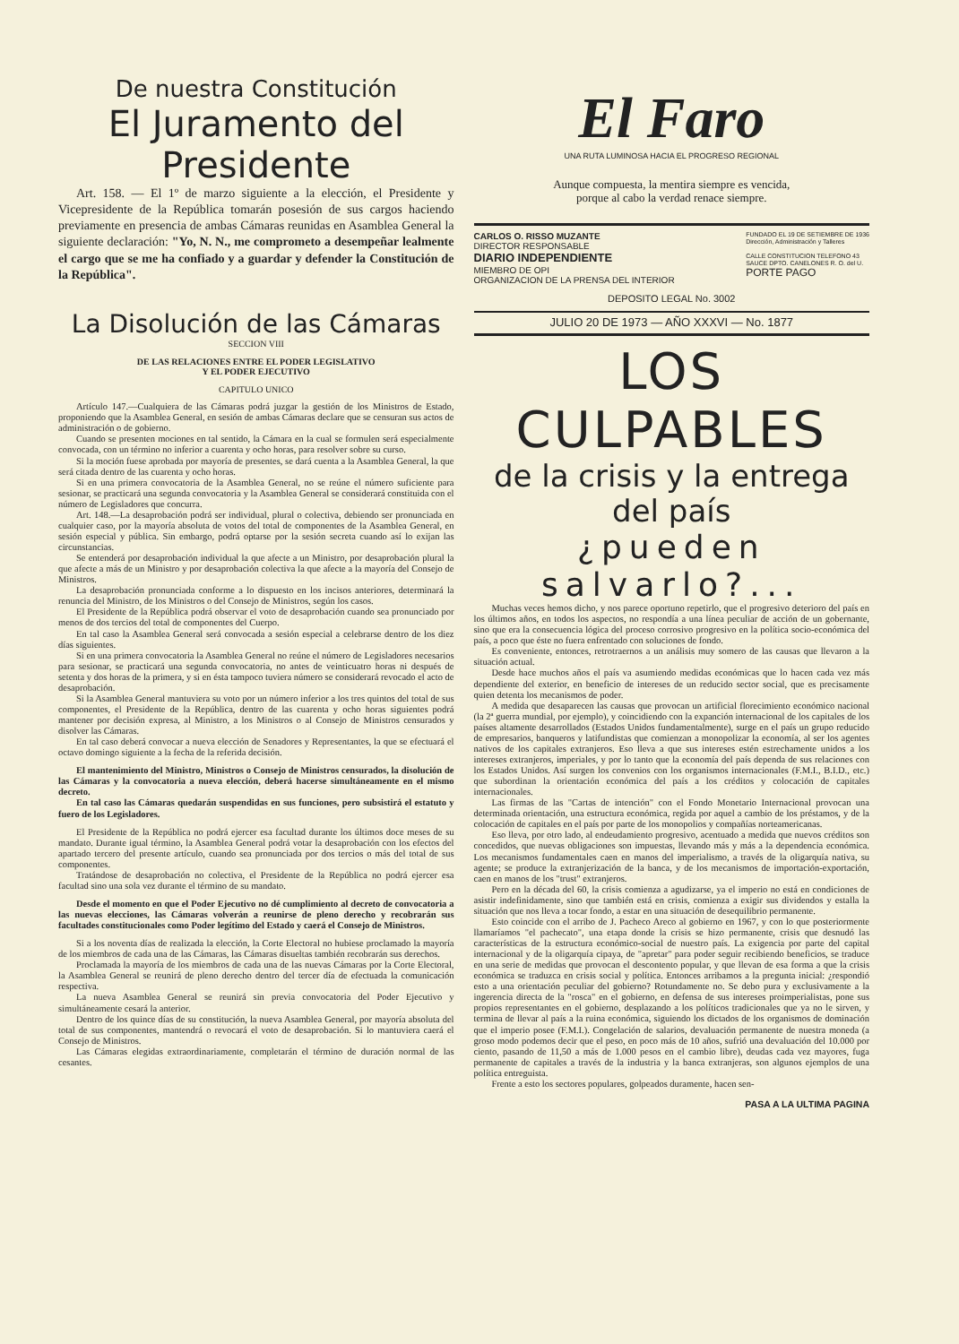De nuestra Constitución
El Juramento del Presidente
Art. 158. — El 1º de marzo siguiente a la elección, el Presidente y Vicepresidente de la República tomarán posesión de sus cargos haciendo previamente en presencia de ambas Cámaras reunidas en Asamblea General la siguiente declaración: "Yo, N. N., me comprometo a desempeñar lealmente el cargo que se me ha confiado y a guardar y defender la Constitución de la República".
La Disolución de las Cámaras
SECCION VIII
DE LAS RELACIONES ENTRE EL PODER LEGISLATIVO
Y EL PODER EJECUTIVO
CAPITULO UNICO
Artículo 147.—Cualquiera de las Cámaras podrá juzgar la gestión de los Ministros de Estado, proponiendo que la Asamblea General, en sesión de ambas Cámaras declare que se censuran sus actos de administración o de gobierno.
Cuando se presenten mociones en tal sentido, la Cámara en la cual se formulen será especialmente convocada, con un término no inferior a cuarenta y ocho horas, para resolver sobre su curso.
Si la moción fuese aprobada por mayoría de presentes, se dará cuenta a la Asamblea General, la que será citada dentro de las cuarenta y ocho horas.
Si en una primera convocatoria de la Asamblea General, no se reúne el número suficiente para sesionar, se practicará una segunda convocatoria y la Asamblea General se considerará constituida con el número de Legisladores que concurra.
Art. 148.—La desaprobación podrá ser individual, plural o colectiva, debiendo ser pronunciada en cualquier caso, por la mayoría absoluta de votos del total de componentes de la Asamblea General, en sesión especial y pública. Sin embargo, podrá optarse por la sesión secreta cuando así lo exijan las circunstancias.
Se entenderá por desaprobación individual la que afecte a un Ministro, por desaprobación plural la que afecte a más de un Ministro y por desaprobación colectiva la que afecte a la mayoría del Consejo de Ministros.
La desaprobación pronunciada conforme a lo dispuesto en los incisos anteriores, determinará la renuncia del Ministro, de los Ministros o del Consejo de Ministros, según los casos.
El Presidente de la República podrá observar el voto de desaprobación cuando sea pronunciado por menos de dos tercios del total de componentes del Cuerpo.
En tal caso la Asamblea General será convocada a sesión especial a celebrarse dentro de los diez días siguientes.
Si en una primera convocatoria la Asamblea General no reúne el número de Legisladores necesarios para sesionar, se practicará una segunda convocatoria, no antes de veinticuatro horas ni después de setenta y dos horas de la primera, y si en ésta tampoco tuviera número se considerará revocado el acto de desaprobación.
Si la Asamblea General mantuviera su voto por un número inferior a los tres quintos del total de sus componentes, el Presidente de la República, dentro de las cuarenta y ocho horas siguientes podrá mantener por decisión expresa, al Ministro, a los Ministros o al Consejo de Ministros censurados y disolver las Cámaras.
En tal caso deberá convocar a nueva elección de Senadores y Representantes, la que se efectuará el octavo domingo siguiente a la fecha de la referida decisión.
El mantenimiento del Ministro, Ministros o Consejo de Ministros censurados, la disolución de las Cámaras y la convocatoria a nueva elección, deberá hacerse simultáneamente en el mismo decreto.
En tal caso las Cámaras quedarán suspendidas en sus funciones, pero subsistirá el estatuto y fuero de los Legisladores.
El Presidente de la República no podrá ejercer esa facultad durante los últimos doce meses de su mandato. Durante igual término, la Asamblea General podrá votar la desaprobación con los efectos del apartado tercero del presente artículo, cuando sea pronunciada por dos tercios o más del total de sus componentes.
Tratándose de desaprobación no colectiva, el Presidente de la República no podrá ejercer esa facultad sino una sola vez durante el término de su mandato.
Desde el momento en que el Poder Ejecutivo no dé cumplimiento al decreto de convocatoria a las nuevas elecciones, las Cámaras volverán a reunirse de pleno derecho y recobrarán sus facultades constitucionales como Poder legítimo del Estado y caerá el Consejo de Ministros.
Si a los noventa días de realizada la elección, la Corte Electoral no hubiese proclamado la mayoría de los miembros de cada una de las Cámaras, las Cámaras disueltas también recobrarán sus derechos.
Proclamada la mayoría de los miembros de cada una de las nuevas Cámaras por la Corte Electoral, la Asamblea General se reunirá de pleno derecho dentro del tercer día de efectuada la comunicación respectiva.
La nueva Asamblea General se reunirá sin previa convocatoria del Poder Ejecutivo y simultáneamente cesará la anterior.
Dentro de los quince días de su constitución, la nueva Asamblea General, por mayoría absoluta del total de sus componentes, mantendrá o revocará el voto de desaprobación. Si lo mantuviera caerá el Consejo de Ministros.
Las Cámaras elegidas extraordinariamente, completarán el término de duración normal de las cesantes.
El Faro
UNA RUTA LUMINOSA HACIA EL PROGRESO REGIONAL
Aunque compuesta, la mentira siempre es vencida,
porque al cabo la verdad renace siempre.
CARLOS O. RISSO MUZANTE
DIRECTOR RESPONSABLE
DIARIO INDEPENDIENTE
MIEMBRO DE OPI
ORGANIZACION DE LA PRENSA DEL INTERIOR
FUNDADO EL 19 DE SETIEMBRE DE 1936
Dirección, Administración y Talleres
CALLE CONSTITUCION TELEFONO 43
SAUCE DPTO. CANELONES R. O. del U.
PORTE PAGO
DEPOSITO LEGAL No. 3002
JULIO 20 DE 1973 — AÑO XXXVI — No. 1877
LOS CULPABLES
de la crisis y la entrega del país
¿pueden salvarlo?...
Muchas veces hemos dicho, y nos parece oportuno repetirlo, que el progresivo deterioro del país en los últimos años, en todos los aspectos, no respondía a una línea peculiar de acción de un gobernante, sino que era la consecuencia lógica del proceso corrosivo progresivo en la política socio-económica del país, a poco que éste no fuera enfrentado con soluciones de fondo.
Es conveniente, entonces, retrotraernos a un análisis muy somero de las causas que llevaron a la situación actual.
Desde hace muchos años el país va asumiendo medidas económicas que lo hacen cada vez más dependiente del exterior, en beneficio de intereses de un reducido sector social, que es precisamente quien detenta los mecanismos de poder.
A medida que desaparecen las causas que provocan un artificial florecimiento económico nacional (la 2ª guerra mundial, por ejemplo), y coincidiendo con la expanción internacional de los capitales de los países altamente desarrollados (Estados Unidos fundamentalmente), surge en el país un grupo reducido de empresarios, banqueros y latifundistas que comienzan a monopolizar la economía, al ser los agentes nativos de los capitales extranjeros. Eso lleva a que sus intereses estén estrechamente unidos a los intereses extranjeros, imperiales, y por lo tanto que la economía del país dependa de sus relaciones con los Estados Unidos. Así surgen los convenios con los organismos internacionales (F.M.I., B.I.D., etc.) que subordinan la orientación económica del país a los créditos y colocación de capitales internacionales.
Las firmas de las "Cartas de intención" con el Fondo Monetario Internacional provocan una determinada orientación, una estructura económica, regida por aquel a cambio de los préstamos, y de la colocación de capitales en el país por parte de los monopolios y compañías norteamericanas.
Eso lleva, por otro lado, al endeudamiento progresivo, acentuado a medida que nuevos créditos son concedidos, que nuevas obligaciones son impuestas, llevando más y más a la dependencia económica. Los mecanismos fundamentales caen en manos del imperialismo, a través de la oligarquía nativa, su agente; se produce la extranjerización de la banca, y de los mecanismos de importación-exportación, caen en manos de los "trust" extranjeros.
Pero en la década del 60, la crisis comienza a agudizarse, ya el imperio no está en condiciones de asistir indefinidamente, sino que también está en crisis, comienza a exigir sus dividendos y estalla la situación que nos lleva a tocar fondo, a estar en una situación de desequilibrio permanente.
Esto coincide con el arribo de J. Pacheco Areco al gobierno en 1967, y con lo que posteriormente llamaríamos "el pachecato", una etapa donde la crisis se hizo permanente, crisis que desnudó las características de la estructura económico-social de nuestro país. La exigencia por parte del capital internacional y de la oligarquía cipaya, de "apretar" para poder seguir recibiendo beneficios, se traduce en una serie de medidas que provocan el descontento popular, y que llevan de esa forma a que la crisis económica se traduzca en crisis social y política. Entonces arribamos a la pregunta inicial: ¿respondió esto a una orientación peculiar del gobierno? Rotundamente no. Se debo pura y exclusivamente a la ingerencia directa de la "rosca" en el gobierno, en defensa de sus intereses proimperialistas, pone sus propios representantes en el gobierno, desplazando a los políticos tradicionales que ya no le sirven, y termina de llevar al país a la ruina económica, siguiendo los dictados de los organismos de dominación que el imperio posee (F.M.I.). Congelación de salarios, devaluación permanente de nuestra moneda (a groso modo podemos decir que el peso, en poco más de 10 años, sufrió una devaluación del 10.000 por ciento, pasando de 11,50 a más de 1.000 pesos en el cambio libre), deudas cada vez mayores, fuga permanente de capitales a través de la industria y la banca extranjeras, son algunos ejemplos de una política entreguista.
Frente a esto los sectores populares, golpeados duramente, hacen sen-
PASA A LA ULTIMA PAGINA